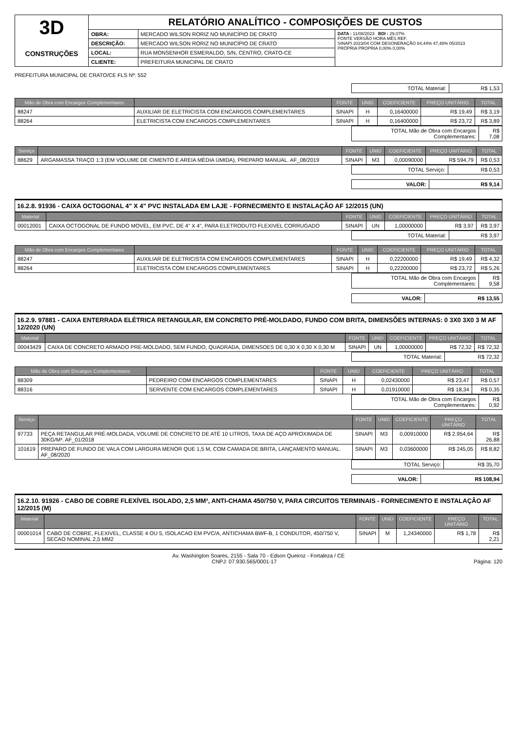| 3D CONSTRUÇÕES | RELATÓRIO ANALÍTICO - COMPOSIÇÕES DE CUSTOS | | |
| | OBRA: | MERCADO WILSON RORIZ NO MUNICÍPIO DE CRATO | DATA : 11/08/2023 BDI : 29,07% FONTE VERSÃO HORA MÊS REF. SINAPI 2023/04 COM DESONERAÇÃO 84,44% 47,48% 05/2023 PRÓPRIA PROPRIA 0,00% 0,00% |
| | DESCRIÇÃO: | MERCADO WILSON RORIZ NO MUNICÍPIO DE CRATO | |
| | LOCAL: | RUA MONSENHOR ESMERALDO, S/N, CENTRO, CRATO-CE | |
| | CLIENTE: | PREFEITURA MUNICIPAL DE CRATO | |
PREFEITURA MUNICIPAL DE CRATO/CE FLS Nº: 552
| TOTAL Material: | R$ 1,53 |
| Mão de Obra com Encargos Complementares | | FONTE | UNID | COEFICIENTE | PREÇO UNITÁRIO | TOTAL |
| --- | --- | --- | --- | --- | --- | --- |
| 88247 | AUXILIAR DE ELETRICISTA COM ENCARGOS COMPLEMENTARES | SINAPI | H | 0,16400000 | R$ 19,49 | R$ 3,19 |
| 88264 | ELETRICISTA COM ENCARGOS COMPLEMENTARES | SINAPI | H | 0,16400000 | R$ 23,72 | R$ 3,89 |
| TOTAL Mão de Obra com Encargos Complementares: | R$ 7,08 |
| Serviço | | FONTE | UNID | COEFICIENTE | PREÇO UNITÁRIO | TOTAL |
| --- | --- | --- | --- | --- | --- | --- |
| 88629 | ARGAMASSA TRAÇO 1:3 (EM VOLUME DE CIMENTO E AREIA MÉDIA ÚMIDA), PREPARO MANUAL. AF_08/2019 | SINAPI | M3 | 0,00090000 | R$ 594,79 | R$ 0,53 |
| TOTAL Serviço: | R$ 0,53 |
| VALOR: | R$ 9,14 |
16.2.8. 91936 - CAIXA OCTOGONAL 4" X 4" PVC INSTALADA EM LAJE - FORNECIMENTO E INSTALAÇÃO AF 12/2015 (UN)
| Material | | FONTE | UNID | COEFICIENTE | PREÇO UNITÁRIO | TOTAL |
| --- | --- | --- | --- | --- | --- | --- |
| 00012001 | CAIXA OCTOGONAL DE FUNDO MOVEL, EM PVC, DE 4" X 4", PARA ELETRODUTO FLEXIVEL CORRUGADO | SINAPI | UN | 1,00000000 | R$ 3,97 | R$ 3,97 |
| TOTAL Material: | R$ 3,97 |
| Mão de Obra com Encargos Complementares | | FONTE | UNID | COEFICIENTE | PREÇO UNITÁRIO | TOTAL |
| --- | --- | --- | --- | --- | --- | --- |
| 88247 | AUXILIAR DE ELETRICISTA COM ENCARGOS COMPLEMENTARES | SINAPI | H | 0,22200000 | R$ 19,49 | R$ 4,32 |
| 88264 | ELETRICISTA COM ENCARGOS COMPLEMENTARES | SINAPI | H | 0,22200000 | R$ 23,72 | R$ 5,26 |
| TOTAL Mão de Obra com Encargos Complementares: | R$ 9,58 |
| VALOR: | R$ 13,55 |
16.2.9. 97881 - CAIXA ENTERRADA ELÉTRICA RETANGULAR, EM CONCRETO PRÉ-MOLDADO, FUNDO COM BRITA, DIMENSÕES INTERNAS: 0 3X0 3X0 3 M AF 12/2020 (UN)
| Material | | FONTE | UNID | COEFICIENTE | PREÇO UNITÁRIO | TOTAL |
| --- | --- | --- | --- | --- | --- | --- |
| 00043429 | CAIXA DE CONCRETO ARMADO PRE-MOLDADO, SEM FUNDO, QUADRADA, DIMENSOES DE 0,30 X 0,30 X 0,30 M | SINAPI | UN | 1,00000000 | R$ 72,32 | R$ 72,32 |
| TOTAL Material: | R$ 72,32 |
| Mão de Obra com Encargos Complementares | | FONTE | UNID | COEFICIENTE | PREÇO UNITÁRIO | TOTAL |
| --- | --- | --- | --- | --- | --- | --- |
| 88309 | PEDREIRO COM ENCARGOS COMPLEMENTARES | SINAPI | H | 0,02430000 | R$ 23,47 | R$ 0,57 |
| 88316 | SERVENTE COM ENCARGOS COMPLEMENTARES | SINAPI | H | 0,01910000 | R$ 18,34 | R$ 0,35 |
| TOTAL Mão de Obra com Encargos Complementares: | R$ 0,92 |
| Serviço | | FONTE | UNID | COEFICIENTE | PREÇO UNITÁRIO | TOTAL |
| --- | --- | --- | --- | --- | --- | --- |
| 97733 | PEÇA RETANGULAR PRÉ-MOLDADA, VOLUME DE CONCRETO DE ATÉ 10 LITROS, TAXA DE AÇO APROXIMADA DE 30KG/M³. AF_01/2018 | SINAPI | M3 | 0,00910000 | R$ 2.954,64 | R$ 26,88 |
| 101619 | PREPARO DE FUNDO DE VALA COM LARGURA MENOR QUE 1,5 M, COM CAMADA DE BRITA, LANÇAMENTO MANUAL. AF_08/2020 | SINAPI | M3 | 0,03600000 | R$ 245,05 | R$ 8,82 |
| TOTAL Serviço: | R$ 35,70 |
| VALOR: | R$ 108,94 |
16.2.10. 91926 - CABO DE COBRE FLEXÍVEL ISOLADO, 2,5 MM², ANTI-CHAMA 450/750 V, PARA CIRCUITOS TERMINAIS - FORNECIMENTO E INSTALAÇÃO AF 12/2015 (M)
| Material | | FONTE | UNID | COEFICIENTE | PREÇO UNITÁRIO | TOTAL |
| --- | --- | --- | --- | --- | --- | --- |
| 00001014 | CABO DE COBRE, FLEXIVEL, CLASSE 4 OU 5, ISOLACAO EM PVC/A, ANTICHAMA BWF-B, 1 CONDUTOR, 450/750 V, SECAO NOMINAL 2,5 MM2 | SINAPI | M | 1,24340000 | R$ 1,78 | R$ 2,21 |
Av. Washington Soares, 2155 - Sala 70 - Edson Queiroz - Fortaleza / CE
CNPJ: 07.930.565/0001-17 Página: 120